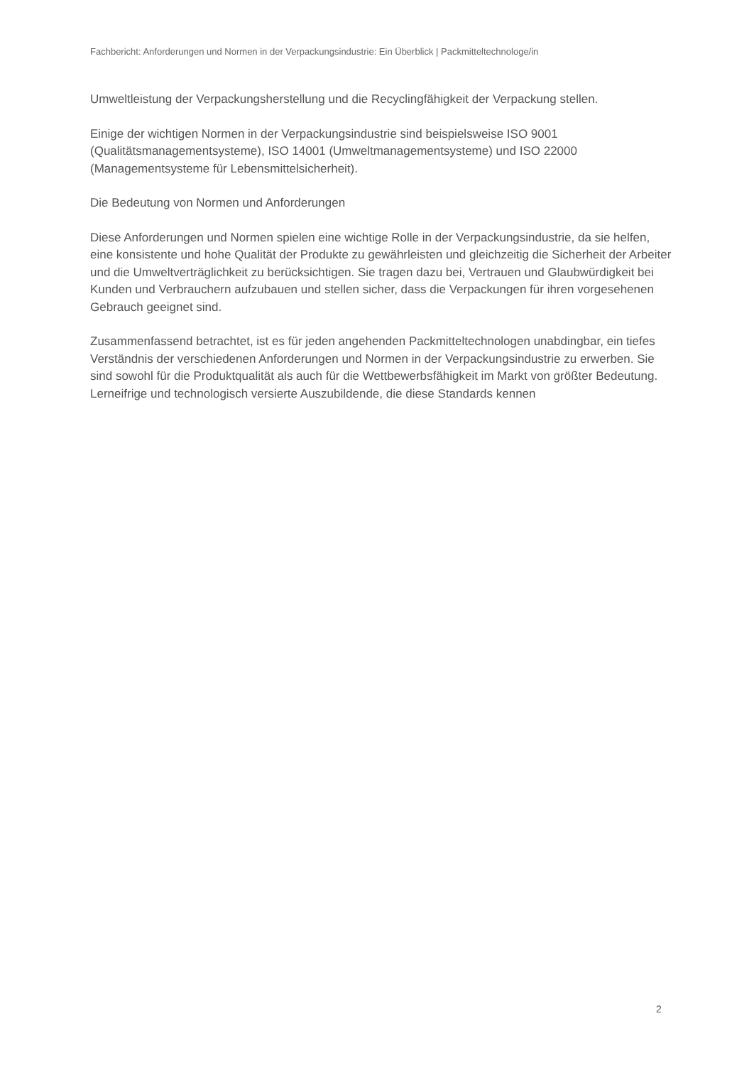Fachbericht: Anforderungen und Normen in der Verpackungsindustrie: Ein Überblick | Packmitteltechnologe/in
Umweltleistung der Verpackungsherstellung und die Recyclingfähigkeit der Verpackung stellen.
Einige der wichtigen Normen in der Verpackungsindustrie sind beispielsweise ISO 9001 (Qualitätsmanagementsysteme), ISO 14001 (Umweltmanagementsysteme) und ISO 22000 (Managementsysteme für Lebensmittelsicherheit).
Die Bedeutung von Normen und Anforderungen
Diese Anforderungen und Normen spielen eine wichtige Rolle in der Verpackungsindustrie, da sie helfen, eine konsistente und hohe Qualität der Produkte zu gewährleisten und gleichzeitig die Sicherheit der Arbeiter und die Umweltverträglichkeit zu berücksichtigen. Sie tragen dazu bei, Vertrauen und Glaubwürdigkeit bei Kunden und Verbrauchern aufzubauen und stellen sicher, dass die Verpackungen für ihren vorgesehenen Gebrauch geeignet sind.
Zusammenfassend betrachtet, ist es für jeden angehenden Packmitteltechnologen unabdingbar, ein tiefes Verständnis der verschiedenen Anforderungen und Normen in der Verpackungsindustrie zu erwerben. Sie sind sowohl für die Produktqualität als auch für die Wettbewerbsfähigkeit im Markt von größter Bedeutung. Lerneifrige und technologisch versierte Auszubildende, die diese Standards kennen
2